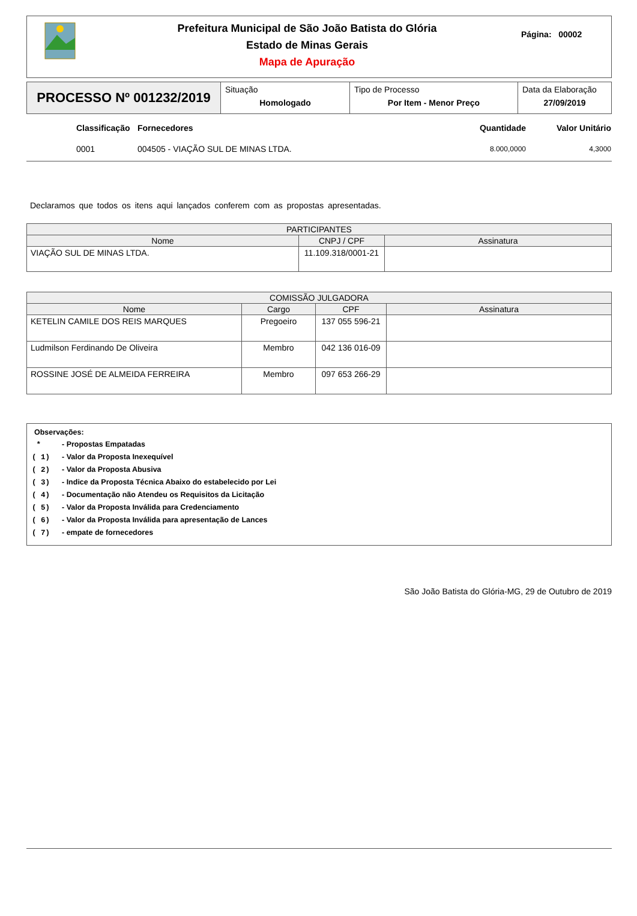Prefeitura Municipal de São João Batista do Glória
Estado de Minas Gerais
Mapa de Apuração
Página: 00002
PROCESSO Nº 001232/2019
Situação
Homologado
Tipo de Processo
Por Item - Menor Preço
Data da Elaboração
27/09/2019
| | Classificação | Fornecedores | Quantidade | Valor Unitário |
| | 0001 | 004505 - VIAÇÃO SUL DE MINAS LTDA. | 8.000,0000 | 4,3000 |
Declaramos que todos os itens aqui lançados conferem com as propostas apresentadas.
| PARTICIPANTES | | |
| --- | --- | --- |
| Nome | CNPJ / CPF | Assinatura |
| VIAÇÃO SUL DE MINAS LTDA. | 11.109.318/0001-21 | |
| COMISSÃO JULGADORA | | | |
| --- | --- | --- | --- |
| Nome | Cargo | CPF | Assinatura |
| KETELIN CAMILE DOS REIS MARQUES | Pregoeiro | 137 055 596-21 | |
| Ludmilson Ferdinando De Oliveira | Membro | 042 136 016-09 | |
| ROSSINE JOSÉ DE ALMEIDA FERREIRA | Membro | 097 653 266-29 | |
Observações:
* - Propostas Empatadas
( 1) - Valor da Proposta Inexequível
( 2) - Valor da Proposta Abusiva
( 3) - Indice da Proposta Técnica Abaixo do estabelecido por Lei
( 4) - Documentação não Atendeu os Requisitos da Licitação
( 5) - Valor da Proposta Inválida para Credenciamento
( 6) - Valor da Proposta Inválida para apresentação de Lances
( 7) - empate de fornecedores
São João Batista do Glória-MG, 29 de Outubro de 2019